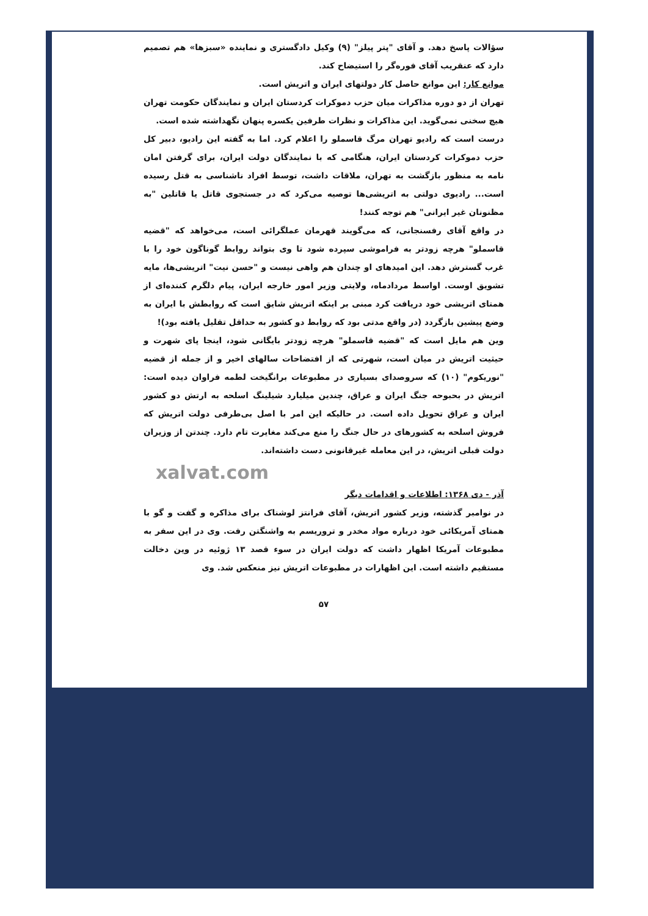سؤالات پاسخ دهد. و آقای "پتر پیلز" (۹) وکیل دادگستری و نماینده «سبزها» هم تصمیم دارد که عنقریب آقای فوره‌گر را استیضاح کند.
موانع کار: این موانع حاصل کار دولتهای ایران و اتریش است.
تهران از دو دوره مذاکرات میان حزب دموکرات کردستان ایران و نمایندگان حکومت تهران هیچ سخنی نمی‌گوید. این مذاکرات و نظرات طرفین یکسره پنهان نگهداشته شده است.
درست است که رادیو تهران مرگ قاسملو را اعلام کرد. اما به گفته این رادیو، دبیر کل حزب دموکرات کردستان ایران، هنگامی که با نمایندگان دولت ایران، برای گرفتن امان نامه به منظور بازگشت به تهران، ملاقات داشت، توسط افراد ناشناسی به قتل رسیده است... رادیوی دولتی به اتریشی‌ها توصیه می‌کرد که در جستجوی قاتل یا قاتلین "به مظنونان غیر ایرانی" هم توجه کنند!
در واقع آقای رفسنجانی، که می‌گویند قهرمان عملگرائی است، می‌خواهد که "قضیه قاسملو" هرچه زودتر به فراموشی سپرده شود تا وی بتواند روابط گوناگون خود را با غرب گسترش دهد. این امیدهای او چندان هم واهی نیست و "حسن نیت" اتریشی‌ها، مایه تشویق اوست. اواسط مردادماه، ولایتی وزیر امور خارجه ایران، پیام دلگرم کننده‌ای از همتای اتریشی خود دریافت کرد مبنی بر اینکه اتریش شایق است که روابطش با ایران به وضع پیشین بازگردد (در واقع مدتی بود که روابط دو کشور به حداقل تقلیل یافته بود)!
وین هم مایل است که "قضیه قاسملو" هرچه زودتر بایگانی شود، اینجا پای شهرت و حیثیت اتریش در میان است، شهرتی که از افتضاحات سالهای اخیر و از جمله از قضیه "نوریکوم" (۱۰) که سروصدای بسیاری در مطبوعات برانگیخت لطمه فراوان دیده است: اتریش در بحبوحه جنگ ایران و عراق، چندین میلیارد شیلینگ اسلحه به ارتش دو کشور ایران و عراق تحویل داده است. در حالیکه این امر با اصل بی‌طرفی دولت اتریش که فروش اسلحه به کشورهای در حال جنگ را منع می‌کند مغایرت تام دارد. چندتن از وزیران دولت قبلی اتریش، در این معامله غیرقانونی دست داشته‌اند.
xalvat.com
آذر - دی ۱۳۶۸: اطلاعات و اقدامات دیگر
در نوامبر گذشته، وزیر کشور اتریش، آقای فرانتز لوشناک برای مذاکره و گفت و گو با همتای آمریکائی خود درباره مواد مخدر و تروریسم به واشنگتن رفت. وی در این سفر به مطبوعات آمریکا اظهار داشت که دولت ایران در سوء قصد ۱۳ ژوئیه در وین دخالت مستقیم داشته است. این اظهارات در مطبوعات اتریش نیز منعکس شد. وی
۵۷